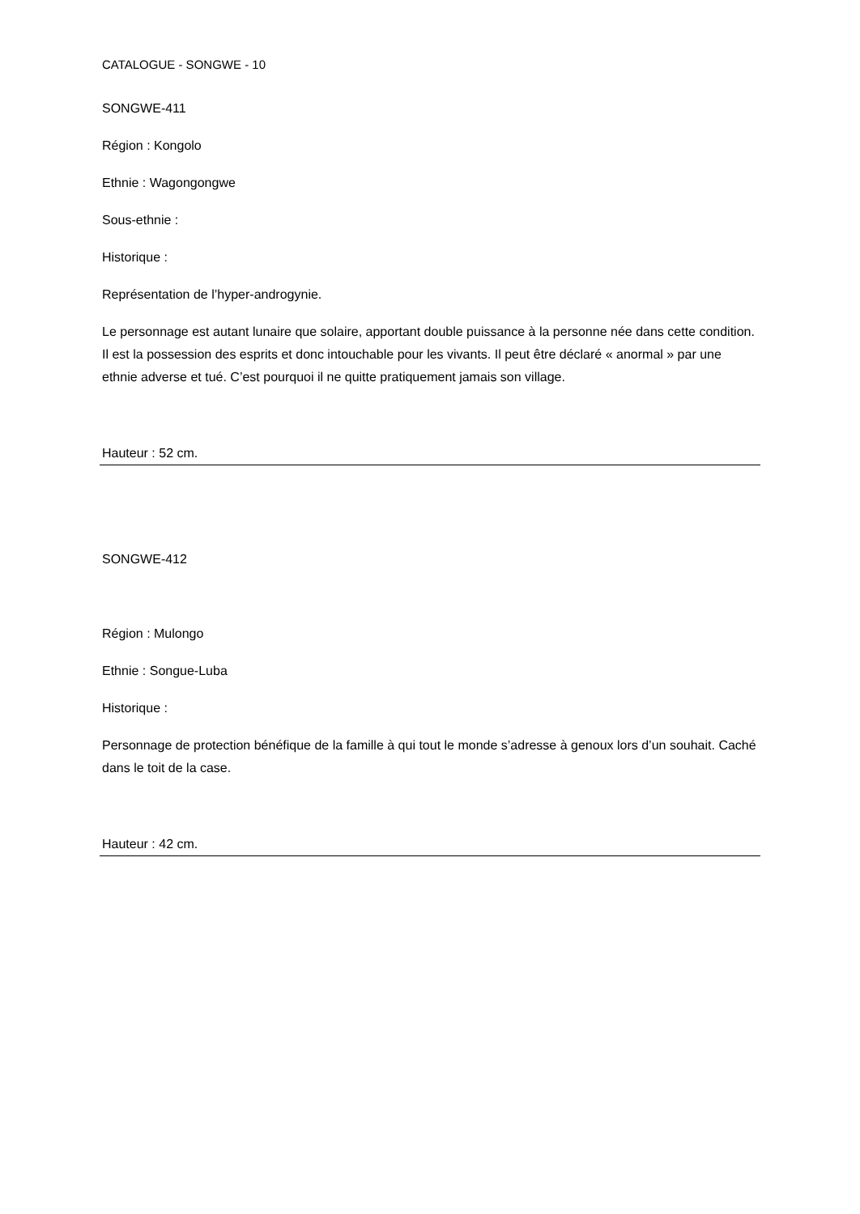CATALOGUE - SONGWE - 10
SONGWE-411
Région : Kongolo
Ethnie : Wagongongwe
Sous-ethnie :
Historique :
Représentation de l’hyper-androgynie.
Le personnage est autant lunaire que solaire, apportant double puissance à la personne née dans cette condition. Il est la possession des esprits et donc intouchable pour les vivants. Il peut être déclaré « anormal » par une ethnie adverse et tué. C’est pourquoi il ne quitte pratiquement jamais son village.
Hauteur : 52 cm.
SONGWE-412
Région : Mulongo
Ethnie : Songue-Luba
Historique :
Personnage de protection bénéfique de la famille à qui tout le monde s’adresse à genoux lors d’un souhait. Caché dans le toit de la case.
Hauteur : 42 cm.